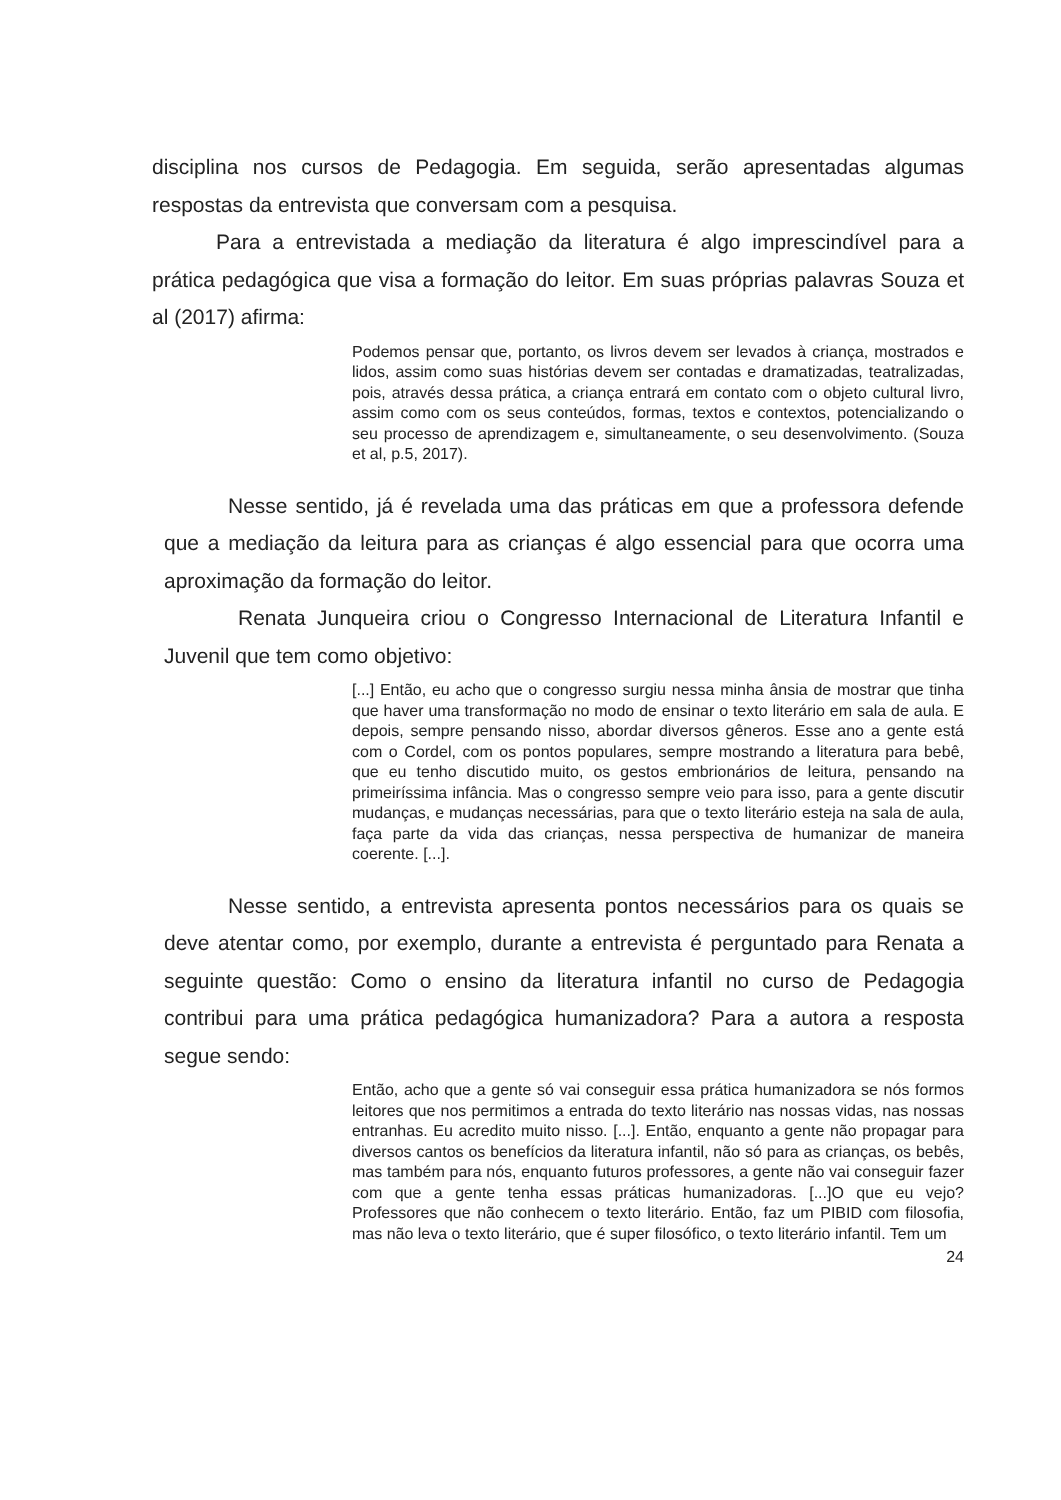disciplina nos cursos de Pedagogia. Em seguida, serão apresentadas algumas respostas da entrevista que conversam com a pesquisa.
Para a entrevistada a mediação da literatura é algo imprescindível para a prática pedagógica que visa a formação do leitor. Em suas próprias palavras Souza et al (2017) afirma:
Podemos pensar que, portanto, os livros devem ser levados à criança, mostrados e lidos, assim como suas histórias devem ser contadas e dramatizadas, teatralizadas, pois, através dessa prática, a criança entrará em contato com o objeto cultural livro, assim como com os seus conteúdos, formas, textos e contextos, potencializando o seu processo de aprendizagem e, simultaneamente, o seu desenvolvimento. (Souza et al, p.5, 2017).
Nesse sentido, já é revelada uma das práticas em que a professora defende que a mediação da leitura para as crianças é algo essencial para que ocorra uma aproximação da formação do leitor.
Renata Junqueira criou o Congresso Internacional de Literatura Infantil e Juvenil que tem como objetivo:
[...] Então, eu acho que o congresso surgiu nessa minha ânsia de mostrar que tinha que haver uma transformação no modo de ensinar o texto literário em sala de aula. E depois, sempre pensando nisso, abordar diversos gêneros. Esse ano a gente está com o Cordel, com os pontos populares, sempre mostrando a literatura para bebê, que eu tenho discutido muito, os gestos embrionários de leitura, pensando na primeiríssima infância. Mas o congresso sempre veio para isso, para a gente discutir mudanças, e mudanças necessárias, para que o texto literário esteja na sala de aula, faça parte da vida das crianças, nessa perspectiva de humanizar de maneira coerente. [...].
Nesse sentido, a entrevista apresenta pontos necessários para os quais se deve atentar como, por exemplo, durante a entrevista é perguntado para Renata a seguinte questão: Como o ensino da literatura infantil no curso de Pedagogia contribui para uma prática pedagógica humanizadora? Para a autora a resposta segue sendo:
Então, acho que a gente só vai conseguir essa prática humanizadora se nós formos leitores que nos permitimos a entrada do texto literário nas nossas vidas, nas nossas entranhas. Eu acredito muito nisso. [...]. Então, enquanto a gente não propagar para diversos cantos os benefícios da literatura infantil, não só para as crianças, os bebês, mas também para nós, enquanto futuros professores, a gente não vai conseguir fazer com que a gente tenha essas práticas humanizadoras. [...]O que eu vejo? Professores que não conhecem o texto literário. Então, faz um PIBID com filosofia, mas não leva o texto literário, que é super filosófico, o texto literário infantil. Tem um
24